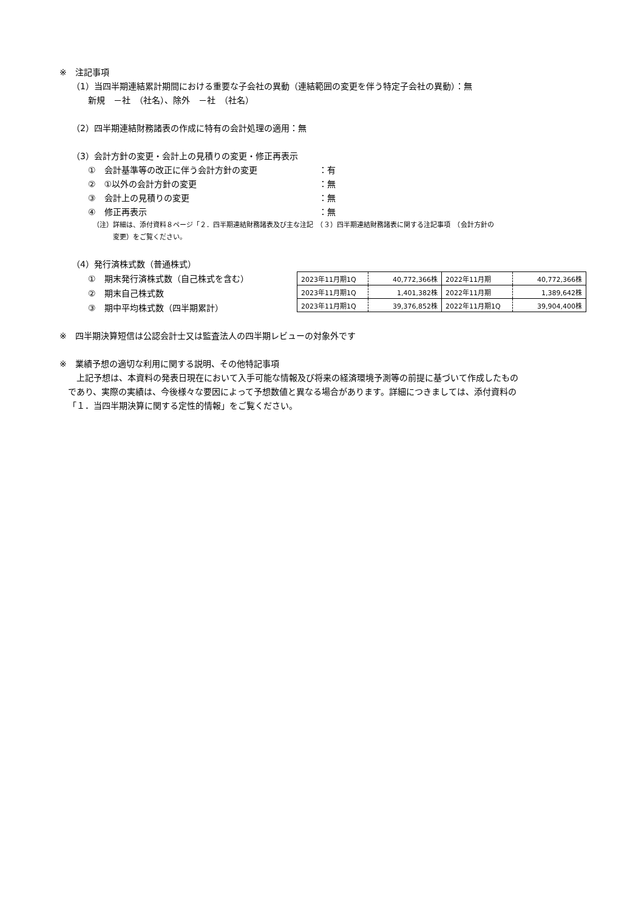※　注記事項
（1）当四半期連結累計期間における重要な子会社の異動（連結範囲の変更を伴う特定子会社の異動）：無
新規　－社　（社名）、除外　－社　（社名）
（2）四半期連結財務諸表の作成に特有の会計処理の適用：無
（3）会計方針の変更・会計上の見積りの変更・修正再表示
①　会計基準等の改正に伴う会計方針の変更 ：有
②　①以外の会計方針の変更 ：無
③　会計上の見積りの変更 ：無
④　修正再表示 ：無
（注）詳細は、添付資料８ページ「２．四半期連結財務諸表及び主な注記　（３）四半期連結財務諸表に関する注記事項　（会計方針の
　　　変更）をご覧ください。
（4）発行済株式数（普通株式）
①　期末発行済株式数（自己株式を含む）
②　期末自己株式数
③　期中平均株式数（四半期累計）
| 2023年11月期1Q | 40,772,366株 | 2022年11月期 | 40,772,366株 |
| 2023年11月期1Q | 1,401,382株 | 2022年11月期 | 1,389,642株 |
| 2023年11月期1Q | 39,376,852株 | 2022年11月期1Q | 39,904,400株 |
※　四半期決算短信は公認会計士又は監査法人の四半期レビューの対象外です
※　業績予想の適切な利用に関する説明、その他特記事項
　上記予想は、本資料の発表日現在において入手可能な情報及び将来の経済環境予測等の前提に基づいて作成したもの
であり、実際の実績は、今後様々な要因によって予想数値と異なる場合があります。詳細につきましては、添付資料の
「１．当四半期決算に関する定性的情報」をご覧ください。